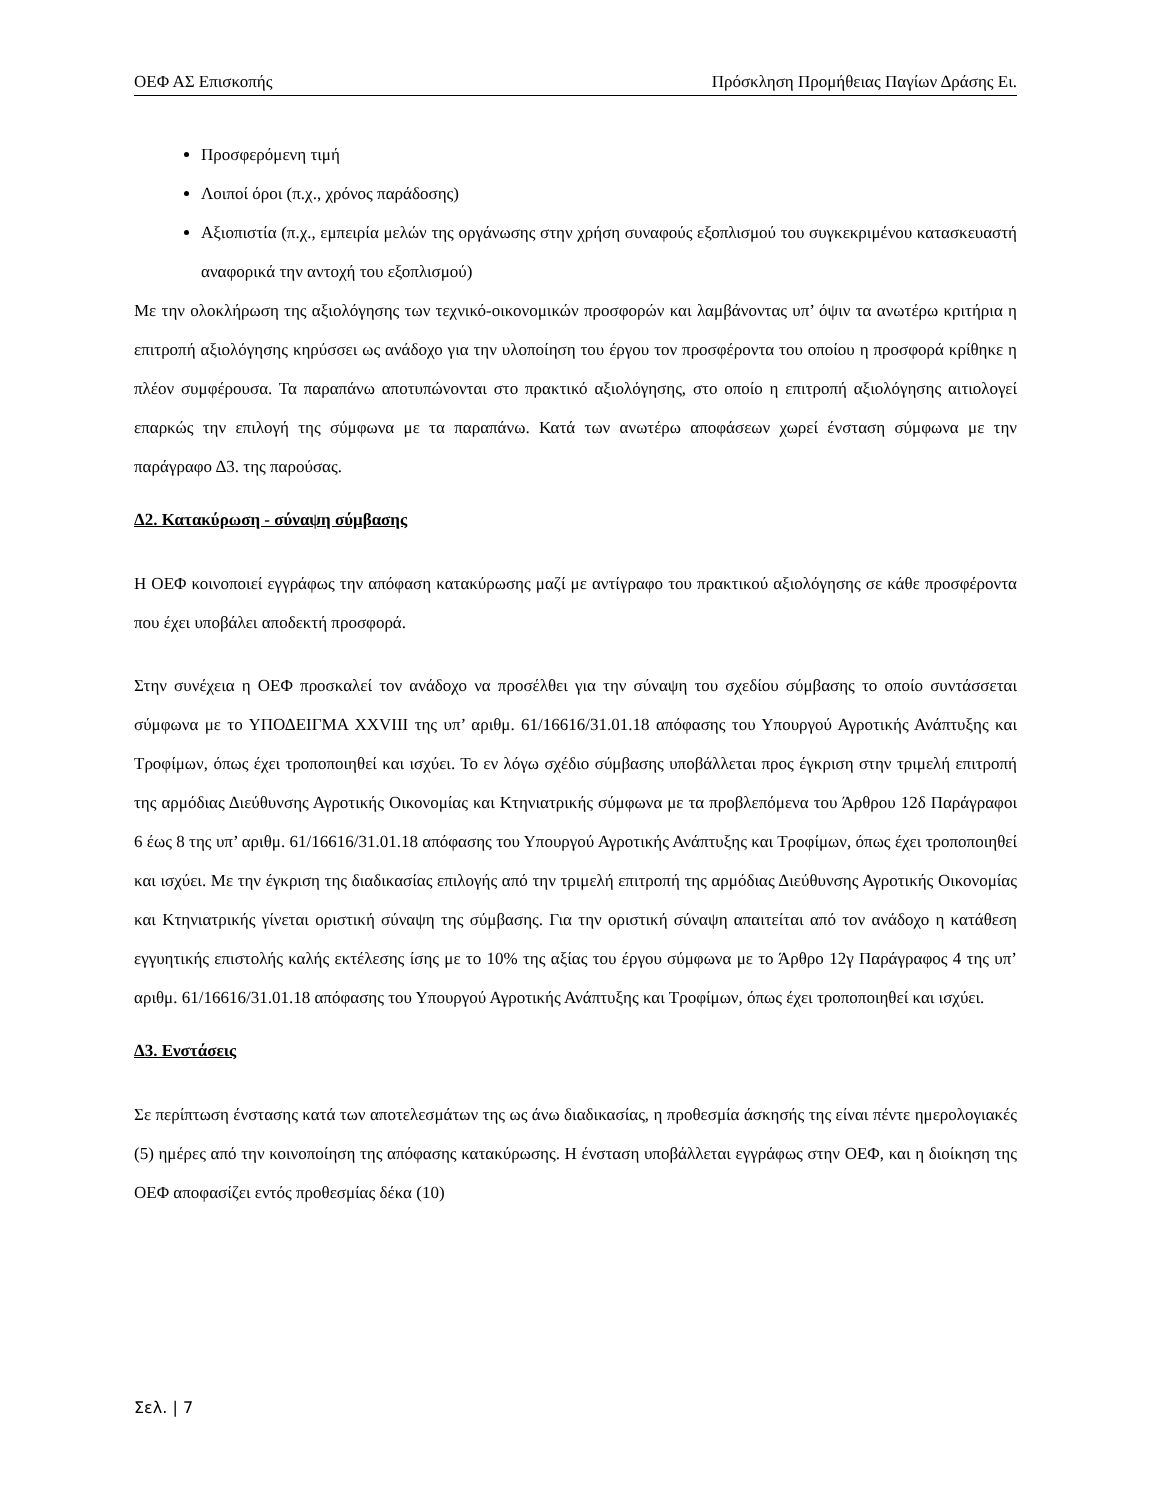ΟΕΦ ΑΣ Επισκοπής Πρόσκληση Προμήθειας Παγίων Δράσης Ει.
Προσφερόμενη τιμή
Λοιποί όροι (π.χ., χρόνος παράδοσης)
Αξιοπιστία (π.χ., εμπειρία μελών της οργάνωσης στην χρήση συναφούς εξοπλισμού του συγκεκριμένου κατασκευαστή αναφορικά την αντοχή του εξοπλισμού)
Με την ολοκλήρωση της αξιολόγησης των τεχνικό-οικονομικών προσφορών και λαμβάνοντας υπ’ όψιν τα ανωτέρω κριτήρια η επιτροπή αξιολόγησης κηρύσσει ως ανάδοχο για την υλοποίηση του έργου τον προσφέροντα του οποίου η προσφορά κρίθηκε η πλέον συμφέρουσα. Τα παραπάνω αποτυπώνονται στο πρακτικό αξιολόγησης, στο οποίο η επιτροπή αξιολόγησης αιτιολογεί επαρκώς την επιλογή της σύμφωνα με τα παραπάνω. Κατά των ανωτέρω αποφάσεων χωρεί ένσταση σύμφωνα με την παράγραφο Δ3. της παρούσας.
Δ2. Κατακύρωση - σύναψη σύμβασης
Η ΟΕΦ κοινοποιεί εγγράφως την απόφαση κατακύρωσης μαζί με αντίγραφο του πρακτικού αξιολόγησης σε κάθε προσφέροντα που έχει υποβάλει αποδεκτή προσφορά.
Στην συνέχεια η ΟΕΦ προσκαλεί τον ανάδοχο να προσέλθει για την σύναψη του σχεδίου σύμβασης το οποίο συντάσσεται σύμφωνα με το ΥΠΟΔΕΙΓΜΑ XXVIII της υπ’ αριθμ. 61/16616/31.01.18 απόφασης του Υπουργού Αγροτικής Ανάπτυξης και Τροφίμων, όπως έχει τροποποιηθεί και ισχύει. Το εν λόγω σχέδιο σύμβασης υποβάλλεται προς έγκριση στην τριμελή επιτροπή της αρμόδιας Διεύθυνσης Αγροτικής Οικονομίας και Κτηνιατρικής σύμφωνα με τα προβλεπόμενα του Άρθρου 12δ Παράγραφοι 6 έως 8 της υπ’ αριθμ. 61/16616/31.01.18 απόφασης του Υπουργού Αγροτικής Ανάπτυξης και Τροφίμων, όπως έχει τροποποιηθεί και ισχύει. Με την έγκριση της διαδικασίας επιλογής από την τριμελή επιτροπή της αρμόδιας Διεύθυνσης Αγροτικής Οικονομίας και Κτηνιατρικής γίνεται οριστική σύναψη της σύμβασης. Για την οριστική σύναψη απαιτείται από τον ανάδοχο η κατάθεση εγγυητικής επιστολής καλής εκτέλεσης ίσης με το 10% της αξίας του έργου σύμφωνα με το Άρθρο 12γ Παράγραφος 4 της υπ’ αριθμ. 61/16616/31.01.18 απόφασης του Υπουργού Αγροτικής Ανάπτυξης και Τροφίμων, όπως έχει τροποποιηθεί και ισχύει.
Δ3. Ενστάσεις
Σε περίπτωση ένστασης κατά των αποτελεσμάτων της ως άνω διαδικασίας, η προθεσμία άσκησής της είναι πέντε ημερολογιακές (5) ημέρες από την κοινοποίηση της απόφασης κατακύρωσης. Η ένσταση υποβάλλεται εγγράφως στην ΟΕΦ, και η διοίκηση της ΟΕΦ αποφασίζει εντός προθεσμίας δέκα (10)
Σελ. | 7